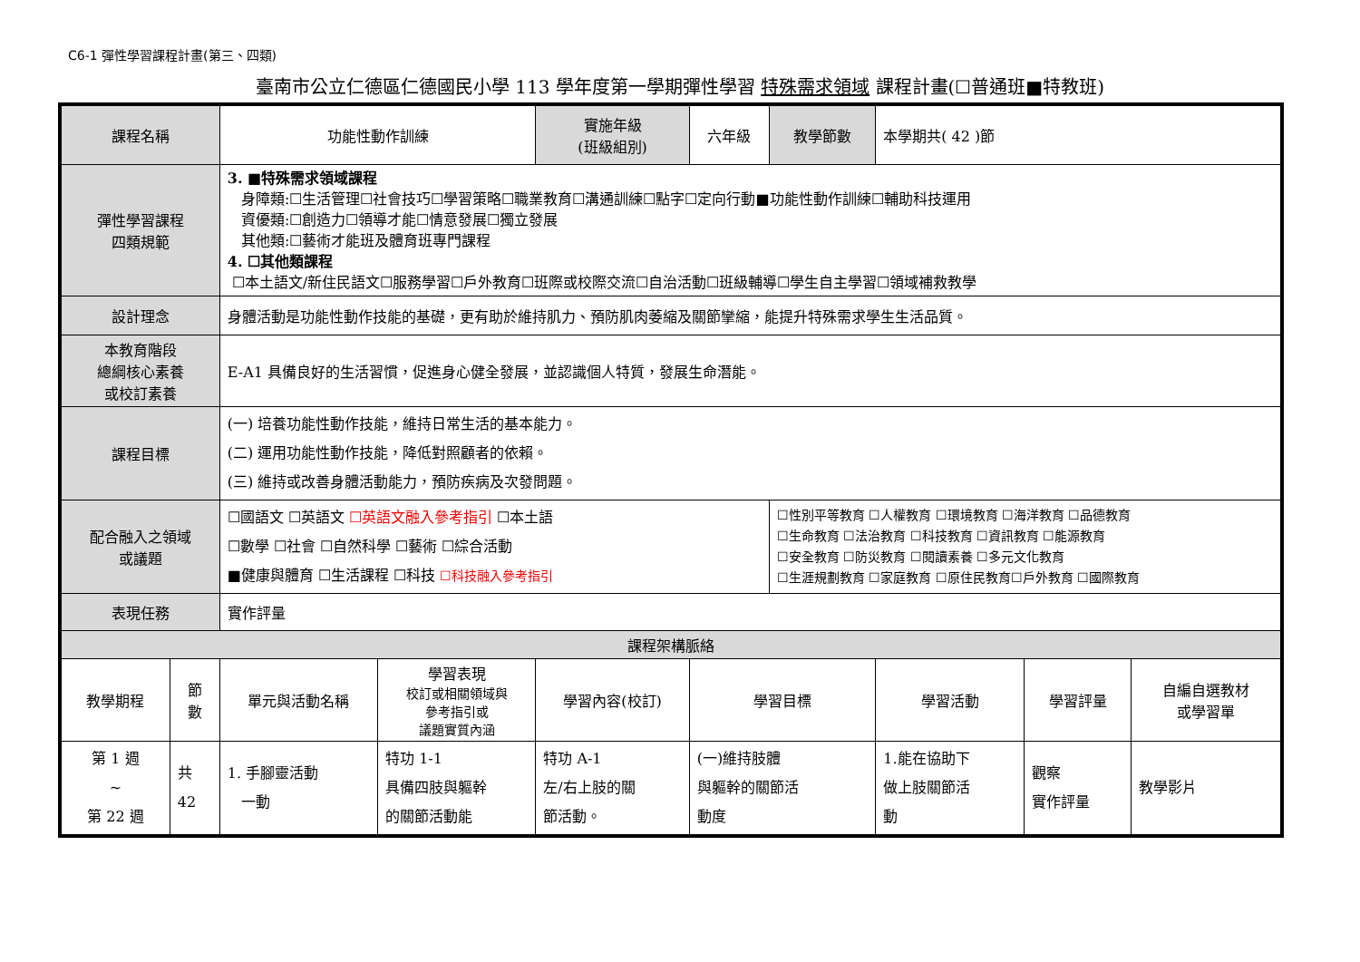C6-1 彈性學習課程計畫(第三、四類)
臺南市公立仁德區仁德國民小學 113 學年度第一學期彈性學習 特殊需求領域 課程計畫(☐普通班■特教班)
| 課程名稱 | | 功能性動作訓練 | | 實施年級 (班級組別) | 六年級 | 教學節數 | 本學期共( 42 )節 | | |
| 彈性學習課程 四類規範 | | 3. ■特殊需求領域課程 身障類:☐生活管理☐社會技巧☐學習策略☐職業教育☐溝通訓練☐點字☐定向行動■功能性動作訓練☐輔助科技運用 資優類:☐創造力☐領導才能☐情意發展☐獨立發展 其他類:☐藝術才能班及體育班專門課程 4. ☐其他類課程 ☐本土語文/新住民語文☐服務學習☐戶外教育☐班際或校際交流☐自治活動☐班級輔導☐學生自主學習☐領域補救教學 | | | | | | | |
| 設計理念 | | 身體活動是功能性動作技能的基礎，更有助於維持肌力、預防肌肉萎縮及關節攣縮，能提升特殊需求學生生活品質。 | | | | | | | |
| 本教育階段 總綱核心素養 或校訂素養 | | E-A1 具備良好的生活習慣，促進身心健全發展，並認識個人特質，發展生命潛能。 | | | | | | | |
| 課程目標 | | (一) 培養功能性動作技能，維持日常生活的基本能力。 (二) 運用功能性動作技能，降低對照顧者的依賴。 (三) 維持或改善身體活動能力，預防疾病及次發問題。 | | | | | | | |
| 配合融入之領域 或議題 | | ☐國語文 ☐英語文 ☐英語文融入參考指引 ☐本土語 ☐數學 ☐社會 ☐自然科學 ☐藝術 ☐綜合活動 ■健康與體育 ☐生活課程 ☐科技 ☐科技融入參考指引 | | | | ☐性別平等教育 ☐人權教育 ☐環境教育 ☐海洋教育 ☐品德教育 ☐生命教育 ☐法治教育 ☐科技教育 ☐資訊教育 ☐能源教育 ☐安全教育 ☐防災教育 ☐閱讀素養 ☐多元文化教育 ☐生涯規劃教育 ☐家庭教育 ☐原住民教育☐戶外教育 ☐國際教育 | | | |
| 表現任務 | | 實作評量 | | | | | | | |
| 課程架構脈絡 | | | | | | | | | |
| 教學期程 | 節 數 | 單元與活動名稱 | 學習表現 校訂或相關領域與 參考指引或 議題實質內涵 | 學習內容(校訂) | 學習目標 | | 學習活動 | 學習評量 | 自編自選教材 或學習單 |
| 第 1 週 ~ 第 22 週 | 共 42 | 1. 手腳靈活動 一動 | 特功 1-1 具備四肢與軀幹 的關節活動能 | 特功 A-1 左/右上肢的關 節活動。 | (一)維持肢體 與軀幹的關節活 動度 | | 1.能在協助下 做上肢關節活 動 | 觀察 實作評量 | 教學影片 |